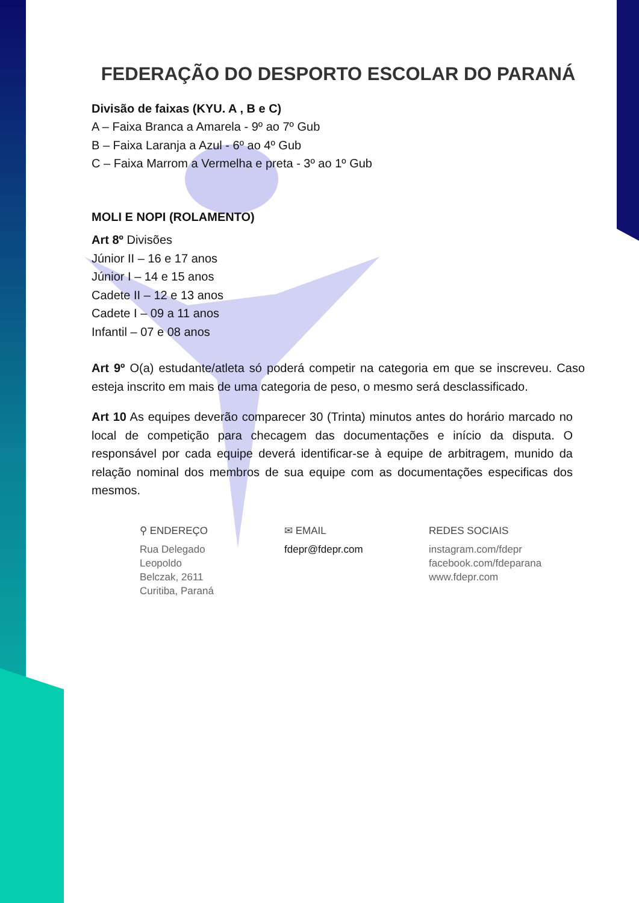FEDERAÇÃO DO DESPORTO ESCOLAR DO PARANÁ
Divisão de faixas (KYU. A , B e C)
A – Faixa Branca a Amarela - 9º ao 7º Gub
B – Faixa Laranja a Azul - 6º ao 4º Gub
C – Faixa Marrom a Vermelha e preta - 3º ao 1º Gub
MOLI E NOPI (ROLAMENTO)
Art 8º Divisões
Júnior II – 16 e 17 anos
Júnior I – 14 e 15 anos
Cadete II – 12 e 13 anos
Cadete I – 09 a 11 anos
Infantil – 07 e 08 anos
Art 9º O(a) estudante/atleta só poderá competir na categoria em que se inscreveu. Caso esteja inscrito em mais de uma categoria de peso, o mesmo será desclassificado.
Art 10 As equipes deverão comparecer 30 (Trinta) minutos antes do horário marcado no local de competição para checagem das documentações e início da disputa. O responsável por cada equipe deverá identificar-se à equipe de arbitragem, munido da relação nominal dos membros de sua equipe com as documentações especificas dos mesmos.
⚲ ENDEREÇO
Rua Delegado
Leopoldo
Belczak, 2611
Curitiba, Paraná
✉ EMAIL
fdepr@fdepr.com
REDES SOCIAIS
instagram.com/fdepr
facebook.com/fdeparana
www.fdepr.com